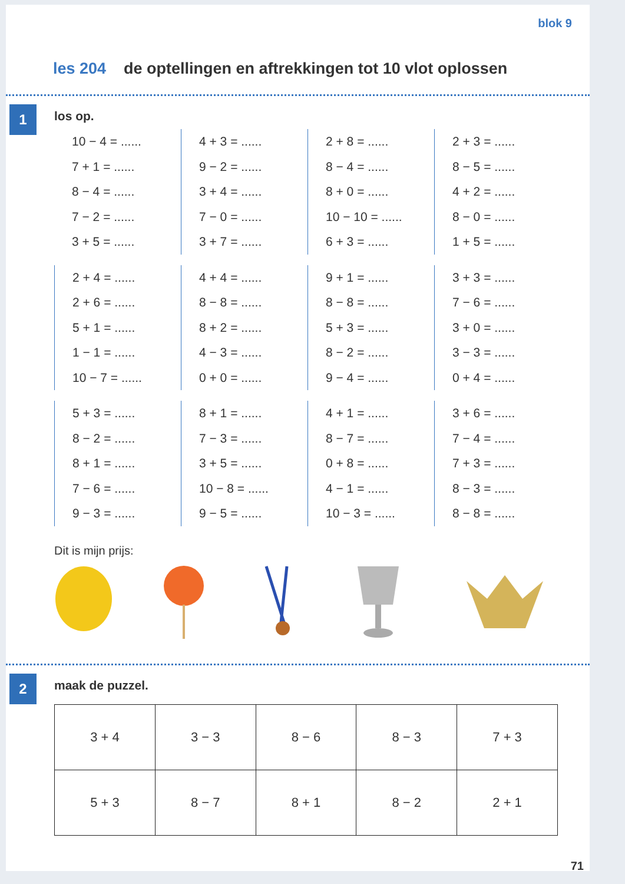blok 9
les 204 de optellingen en aftrekkingen tot 10 vlot oplossen
1
los op.
10 − 4 = ......
7 + 1 = ......
8 − 4 = ......
7 − 2 = ......
3 + 5 = ......
4 + 3 = ......
9 − 2 = ......
3 + 4 = ......
7 − 0 = ......
3 + 7 = ......
2 + 8 = ......
8 − 4 = ......
8 + 0 = ......
10 − 10 = ......
6 + 3 = ......
2 + 3 = ......
8 − 5 = ......
4 + 2 = ......
8 − 0 = ......
1 + 5 = ......
2 + 4 = ......
2 + 6 = ......
5 + 1 = ......
1 − 1 = ......
10 − 7 = ......
4 + 4 = ......
8 − 8 = ......
8 + 2 = ......
4 − 3 = ......
0 + 0 = ......
9 + 1 = ......
8 − 8 = ......
5 + 3 = ......
8 − 2 = ......
9 − 4 = ......
3 + 3 = ......
7 − 6 = ......
3 + 0 = ......
3 − 3 = ......
0 + 4 = ......
5 + 3 = ......
8 − 2 = ......
8 + 1 = ......
7 − 6 = ......
9 − 3 = ......
8 + 1 = ......
7 − 3 = ......
3 + 5 = ......
10 − 8 = ......
9 − 5 = ......
4 + 1 = ......
8 − 7 = ......
0 + 8 = ......
4 − 1 = ......
10 − 3 = ......
3 + 6 = ......
7 − 4 = ......
7 + 3 = ......
8 − 3 = ......
8 − 8 = ......
Dit is mijn prijs:
2
maak de puzzel.
| 3 + 4 | 3 − 3 | 8 − 6 | 8 − 3 | 7 + 3 |
| 5 + 3 | 8 − 7 | 8 + 1 | 8 − 2 | 2 + 1 |
71